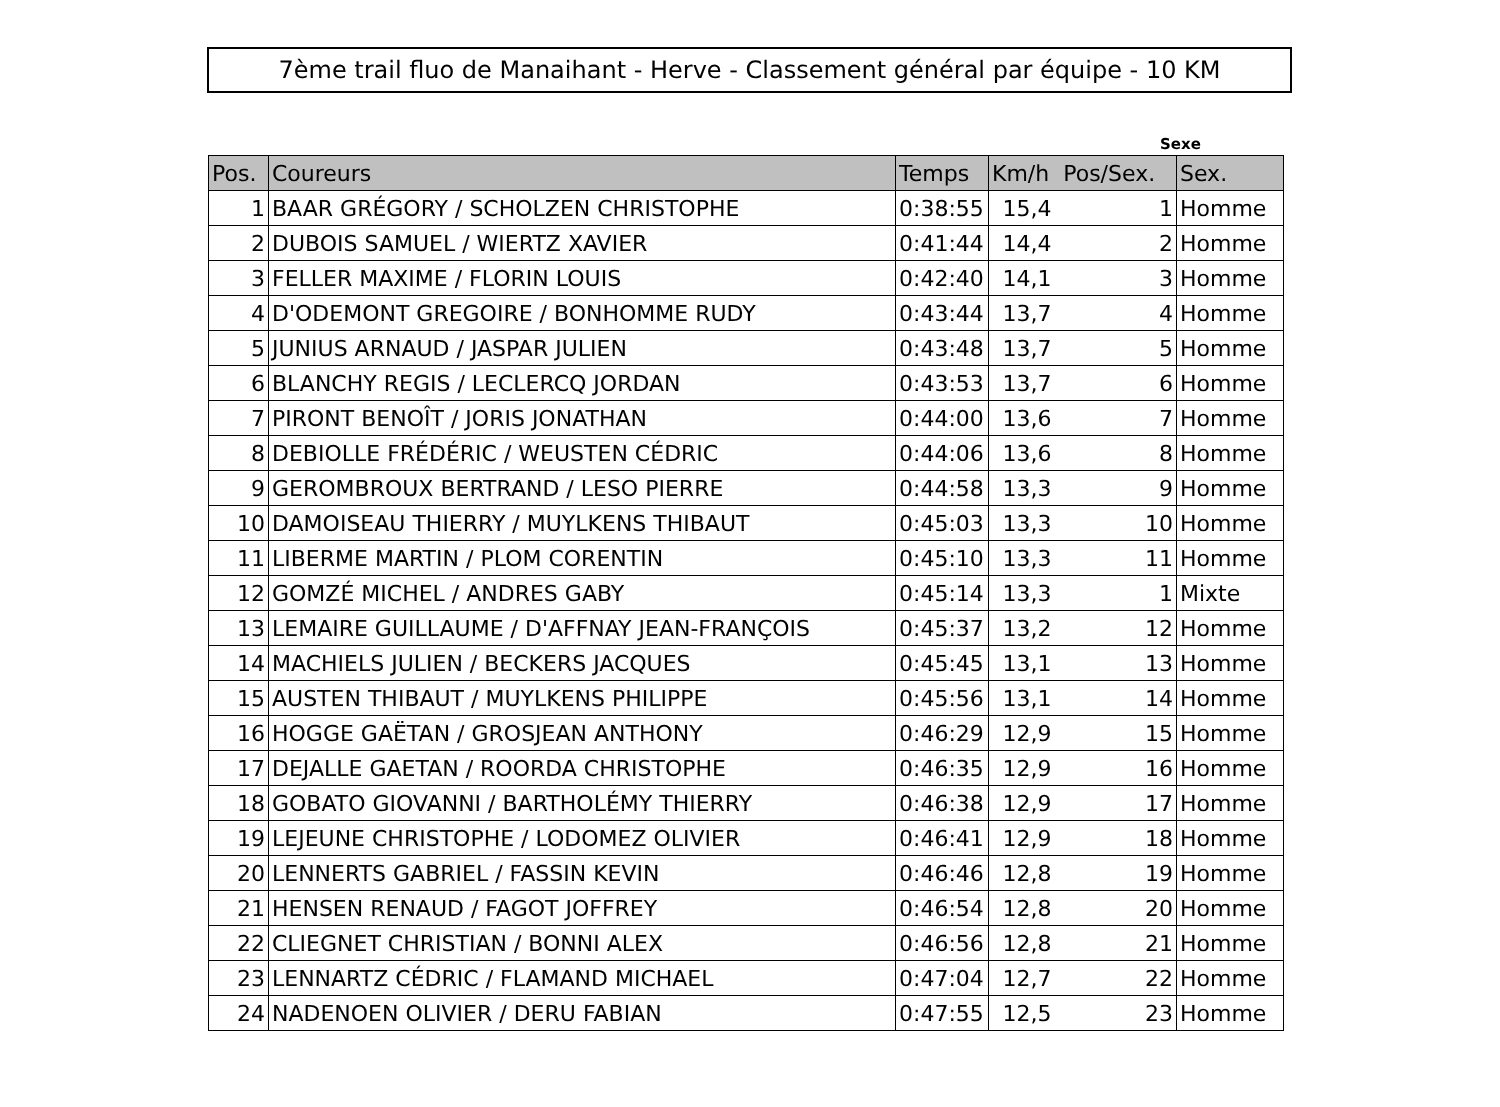7ème trail fluo de Manaihant - Herve - Classement général par équipe - 10 KM
Sexe
| Pos. | Coureurs | Temps | Km/h Pos/Sex. | Sex. |
| --- | --- | --- | --- | --- |
| 1 | BAAR GRÉGORY / SCHOLZEN CHRISTOPHE | 0:38:55 | 15,4 1 | Homme |
| 2 | DUBOIS SAMUEL / WIERTZ XAVIER | 0:41:44 | 14,4 2 | Homme |
| 3 | FELLER MAXIME / FLORIN LOUIS | 0:42:40 | 14,1 3 | Homme |
| 4 | D'ODEMONT GREGOIRE / BONHOMME RUDY | 0:43:44 | 13,7 4 | Homme |
| 5 | JUNIUS ARNAUD / JASPAR JULIEN | 0:43:48 | 13,7 5 | Homme |
| 6 | BLANCHY REGIS / LECLERCQ JORDAN | 0:43:53 | 13,7 6 | Homme |
| 7 | PIRONT BENOÎT / JORIS JONATHAN | 0:44:00 | 13,6 7 | Homme |
| 8 | DEBIOLLE FRÉDÉRIC / WEUSTEN CÉDRIC | 0:44:06 | 13,6 8 | Homme |
| 9 | GEROMBROUX BERTRAND / LESO PIERRE | 0:44:58 | 13,3 9 | Homme |
| 10 | DAMOISEAU THIERRY / MUYLKENS THIBAUT | 0:45:03 | 13,3 10 | Homme |
| 11 | LIBERME MARTIN / PLOM CORENTIN | 0:45:10 | 13,3 11 | Homme |
| 12 | GOMZÉ MICHEL / ANDRES GABY | 0:45:14 | 13,3 1 | Mixte |
| 13 | LEMAIRE GUILLAUME / D'AFFNAY JEAN-FRANÇOIS | 0:45:37 | 13,2 12 | Homme |
| 14 | MACHIELS JULIEN / BECKERS JACQUES | 0:45:45 | 13,1 13 | Homme |
| 15 | AUSTEN THIBAUT / MUYLKENS PHILIPPE | 0:45:56 | 13,1 14 | Homme |
| 16 | HOGGE GAËTAN / GROSJEAN ANTHONY | 0:46:29 | 12,9 15 | Homme |
| 17 | DEJALLE GAETAN / ROORDA CHRISTOPHE | 0:46:35 | 12,9 16 | Homme |
| 18 | GOBATO GIOVANNI / BARTHOLÉMY THIERRY | 0:46:38 | 12,9 17 | Homme |
| 19 | LEJEUNE CHRISTOPHE / LODOMEZ OLIVIER | 0:46:41 | 12,9 18 | Homme |
| 20 | LENNERTS GABRIEL / FASSIN KEVIN | 0:46:46 | 12,8 19 | Homme |
| 21 | HENSEN RENAUD / FAGOT JOFFREY | 0:46:54 | 12,8 20 | Homme |
| 22 | CLIEGNET CHRISTIAN / BONNI ALEX | 0:46:56 | 12,8 21 | Homme |
| 23 | LENNARTZ CÉDRIC / FLAMAND MICHAEL | 0:47:04 | 12,7 22 | Homme |
| 24 | NADENOEN OLIVIER / DERU FABIAN | 0:47:55 | 12,5 23 | Homme |